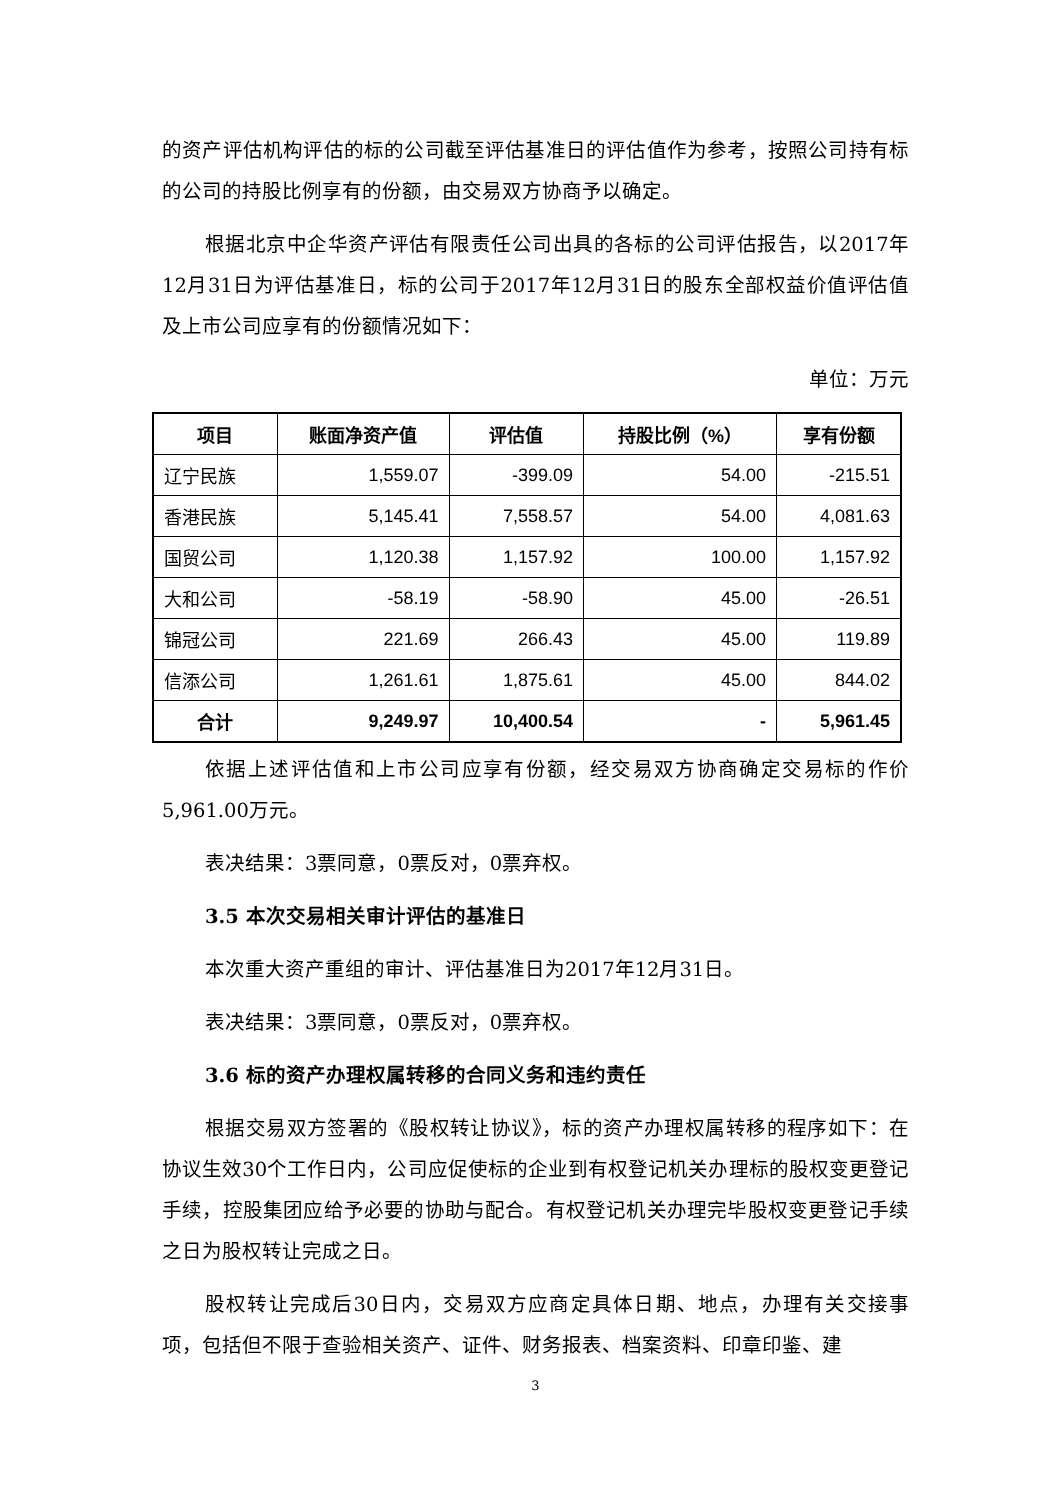的资产评估机构评估的标的公司截至评估基准日的评估值作为参考，按照公司持有标的公司的持股比例享有的份额，由交易双方协商予以确定。
根据北京中企华资产评估有限责任公司出具的各标的公司评估报告，以2017年12月31日为评估基准日，标的公司于2017年12月31日的股东全部权益价值评估值及上市公司应享有的份额情况如下：
单位：万元
| 项目 | 账面净资产值 | 评估值 | 持股比例（%） | 享有份额 |
| --- | --- | --- | --- | --- |
| 辽宁民族 | 1,559.07 | -399.09 | 54.00 | -215.51 |
| 香港民族 | 5,145.41 | 7,558.57 | 54.00 | 4,081.63 |
| 国贸公司 | 1,120.38 | 1,157.92 | 100.00 | 1,157.92 |
| 大和公司 | -58.19 | -58.90 | 45.00 | -26.51 |
| 锦冠公司 | 221.69 | 266.43 | 45.00 | 119.89 |
| 信添公司 | 1,261.61 | 1,875.61 | 45.00 | 844.02 |
| 合计 | 9,249.97 | 10,400.54 | - | 5,961.45 |
依据上述评估值和上市公司应享有份额，经交易双方协商确定交易标的作价5,961.00万元。
表决结果：3票同意，0票反对，0票弃权。
3.5 本次交易相关审计评估的基准日
本次重大资产重组的审计、评估基准日为2017年12月31日。
表决结果：3票同意，0票反对，0票弃权。
3.6 标的资产办理权属转移的合同义务和违约责任
根据交易双方签署的《股权转让协议》，标的资产办理权属转移的程序如下：在协议生效30个工作日内，公司应促使标的企业到有权登记机关办理标的股权变更登记手续，控股集团应给予必要的协助与配合。有权登记机关办理完毕股权变更登记手续之日为股权转让完成之日。
股权转让完成后30日内，交易双方应商定具体日期、地点，办理有关交接事项，包括但不限于查验相关资产、证件、财务报表、档案资料、印章印鉴、建
3